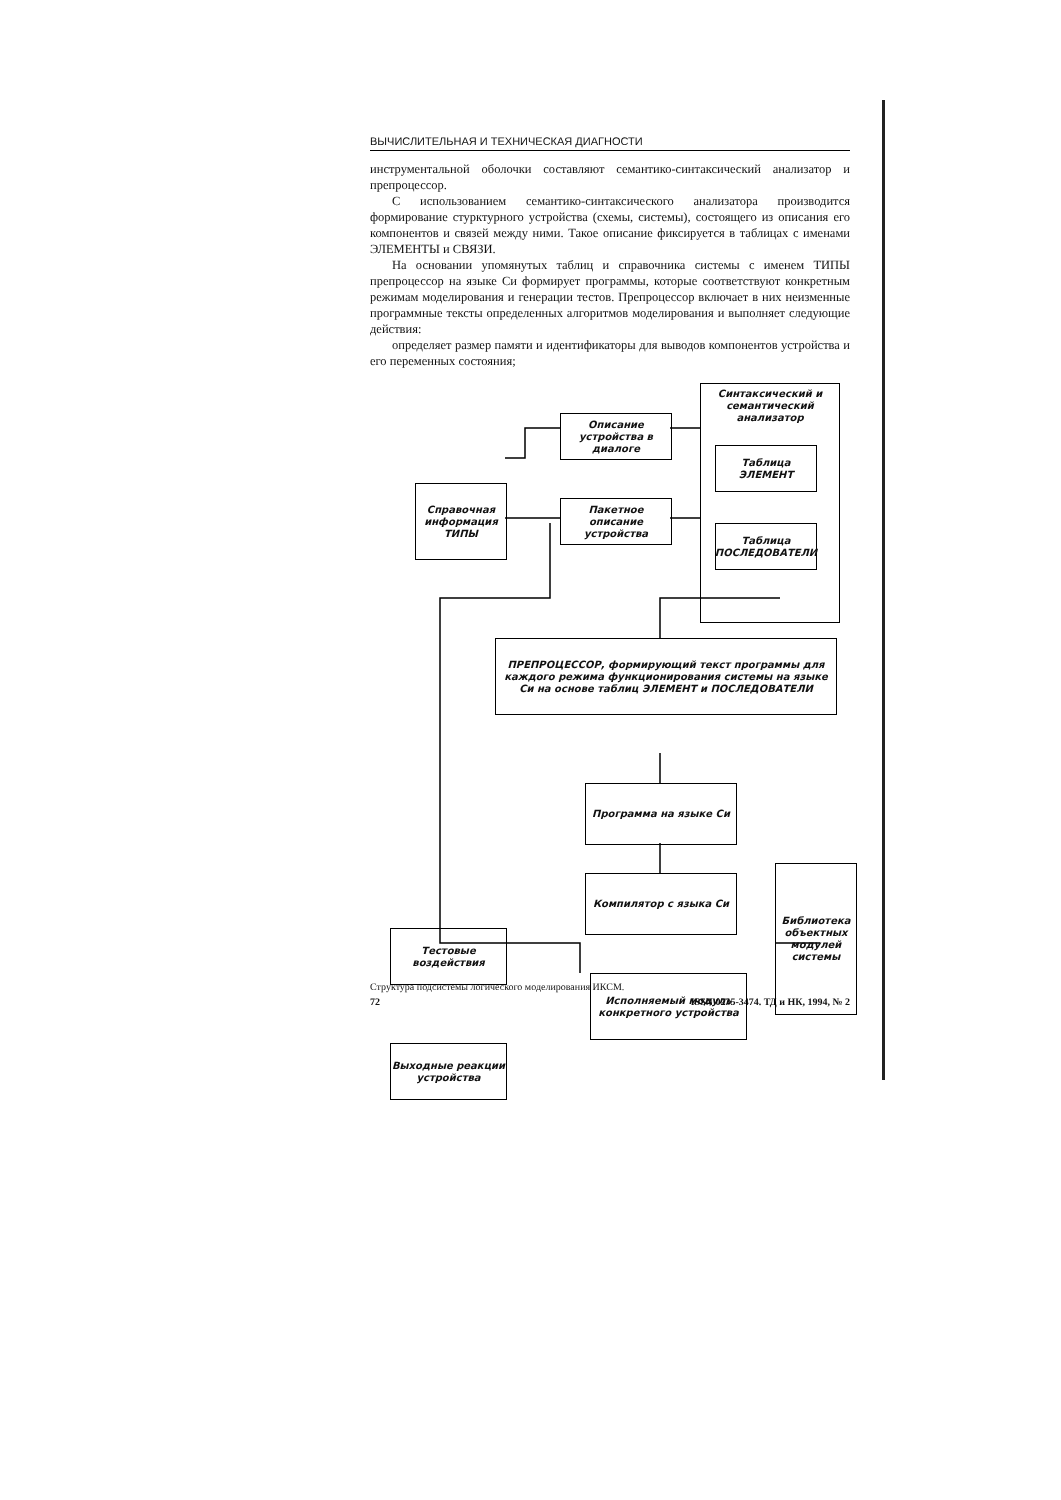ВЫЧИСЛИТЕЛЬНАЯ И ТЕХНИЧЕСКАЯ ДИАГНОСТИ
инструментальной оболочки составляют семантико-синтаксический анализатор и препроцессор.
С использованием семантико-синтаксического анализатора производится формирование стурктурного устройства (схемы, системы), состоящего из описания его компонентов и связей между ними. Такое описание фиксируется в таблицах с именами ЭЛЕМЕНТЫ и СВЯЗИ.
На основании упомянутых таблиц и справочника системы с именем ТИПЫ препроцессор на языке Си формирует программы, которые соответствуют конкретным режимам моделирования и генерации тестов. Препроцессор включает в них неизменные программные тексты определенных алгоритмов моделирования и выполняет следующие действия:
определяет размер памяти и идентификаторы для выводов компонентов устройства и его переменных состояния;
Описание устройства в диалоге
Справочная информация ТИПЫ
Пакетное описание устройства
Синтаксический и семантический анализатор
Таблица ЭЛЕМЕНТ
Таблица ПОСЛЕДОВАТЕЛИ
ПРЕПРОЦЕССОР, формирующий текст программы для каждого режима функционирования системы на языке Си на основе таблиц ЭЛЕМЕНТ и ПОСЛЕДОВАТЕЛИ
Программа на языке Си
Компилятор с языка Си
Библиотека объектных модулей системы
Тестовые воздействия
Исполняемый модуль конкретного устройства
Выходные реакции устройства
Структура подсистемы логического моделирования ИКСМ.
72 ISSN 0235-3474. ТД и НК, 1994, № 2